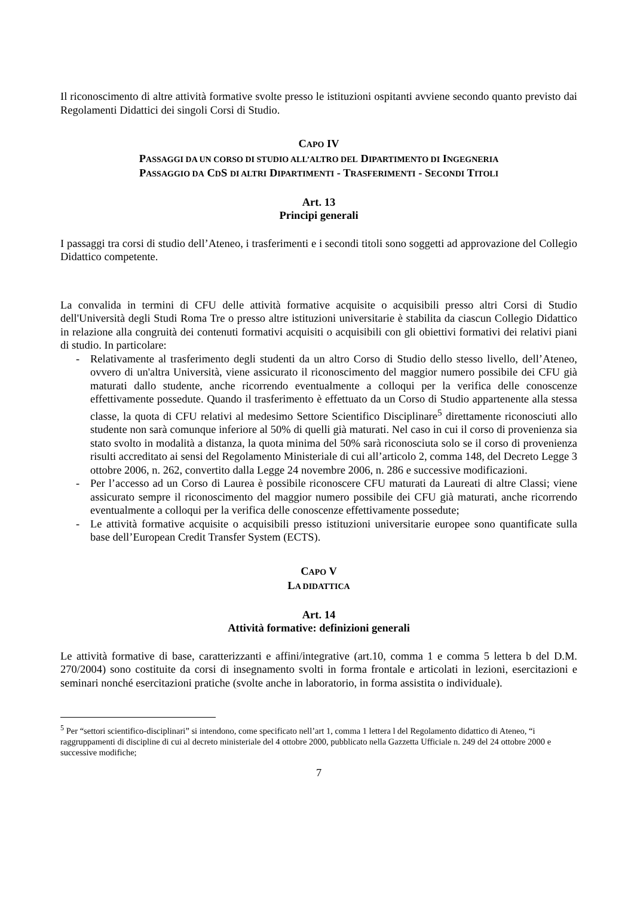Il riconoscimento di altre attività formative svolte presso le istituzioni ospitanti avviene secondo quanto previsto dai Regolamenti Didattici dei singoli Corsi di Studio.
CAPO IV
PASSAGGI DA UN CORSO DI STUDIO ALL’ALTRO DEL DIPARTIMENTO DI INGEGNERIA
PASSAGGIO DA CDS DI ALTRI DIPARTIMENTI - TRASFERIMENTI - SECONDI TITOLI
Art. 13
Principi generali
I passaggi tra corsi di studio dell’Ateneo, i trasferimenti e i secondi titoli sono soggetti ad approvazione del Collegio Didattico competente.
La convalida in termini di CFU delle attività formative acquisite o acquisibili presso altri Corsi di Studio dell'Università degli Studi Roma Tre o presso altre istituzioni universitarie è stabilita da ciascun Collegio Didattico in relazione alla congruità dei contenuti formativi acquisiti o acquisibili con gli obiettivi formativi dei relativi piani di studio. In particolare:
- Relativamente al trasferimento degli studenti da un altro Corso di Studio dello stesso livello, dell’Ateneo, ovvero di un'altra Università, viene assicurato il riconoscimento del maggior numero possibile dei CFU già maturati dallo studente, anche ricorrendo eventualmente a colloqui per la verifica delle conoscenze effettivamente possedute. Quando il trasferimento è effettuato da un Corso di Studio appartenente alla stessa classe, la quota di CFU relativi al medesimo Settore Scientifico Disciplinare<sup>5</sup> direttamente riconosciuti allo studente non sarà comunque inferiore al 50% di quelli già maturati. Nel caso in cui il corso di provenienza sia stato svolto in modalità a distanza, la quota minima del 50% sarà riconosciuta solo se il corso di provenienza risulti accreditato ai sensi del Regolamento Ministeriale di cui all’articolo 2, comma 148, del Decreto Legge 3 ottobre 2006, n. 262, convertito dalla Legge 24 novembre 2006, n. 286 e successive modificazioni.
- Per l’accesso ad un Corso di Laurea è possibile riconoscere CFU maturati da Laureati di altre Classi; viene assicurato sempre il riconoscimento del maggior numero possibile dei CFU già maturati, anche ricorrendo eventualmente a colloqui per la verifica delle conoscenze effettivamente possedute;
- Le attività formative acquisite o acquisibili presso istituzioni universitarie europee sono quantificate sulla base dell’European Credit Transfer System (ECTS).
CAPO V
LA DIDATTICA
Art. 14
Attività formative: definizioni generali
Le attività formative di base, caratterizzanti e affini/integrative (art.10, comma 1 e comma 5 lettera b del D.M. 270/2004) sono costituite da corsi di insegnamento svolti in forma frontale e articolati in lezioni, esercitazioni e seminari nonché esercitazioni pratiche (svolte anche in laboratorio, in forma assistita o individuale).
<sup>5</sup> Per “settori scientifico-disciplinari” si intendono, come specificato nell’art 1, comma 1 lettera l del Regolamento didattico di Ateneo, “i raggruppamenti di discipline di cui al decreto ministeriale del 4 ottobre 2000, pubblicato nella Gazzetta Ufficiale n. 249 del 24 ottobre 2000 e successive modifiche;
7